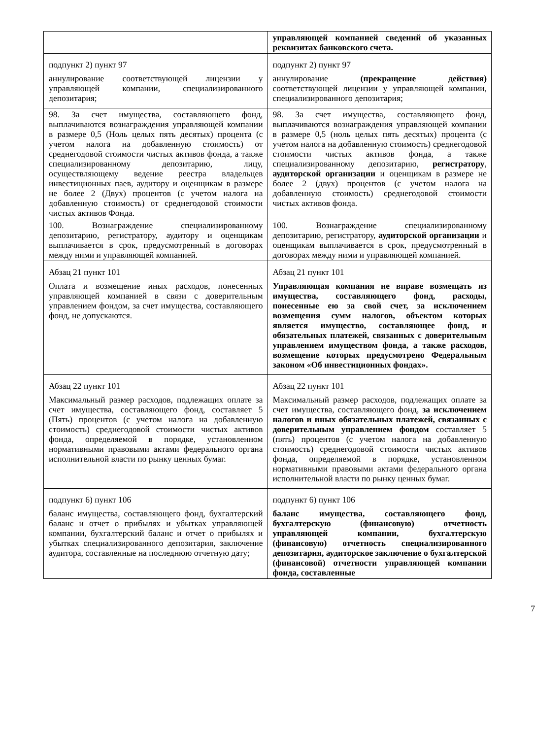| | управляющей компанией сведений об указанных реквизитах банковского счета. |
| подпункт 2) пункт 97 аннулирование соответствующей лицензии у управляющей компании, специализированного депозитария; | подпункт 2) пункт 97 аннулирование (прекращение действия) соответствующей лицензии у управляющей компании, специализированного депозитария; |
| 98. За счет имущества, составляющего фонд, выплачиваются вознаграждения управляющей компании в размере 0,5 (Ноль целых пять десятых) процента (с учетом налога на добавленную стоимость) от среднегодовой стоимости чистых активов фонда, а также специализированному депозитарию, лицу, осуществляющему ведение реестра владельцев инвестиционных паев, аудитору и оценщикам в размере не более 2 (Двух) процентов (с учетом налога на добавленную стоимость) от среднегодовой стоимости чистых активов Фонда. | 98. За счет имущества, составляющего фонд, выплачиваются вознаграждения управляющей компании в размере 0,5 (ноль целых пять десятых) процента (с учетом налога на добавленную стоимость) среднегодовой стоимости чистых активов фонда, а также специализированному депозитарию, регистратору , аудиторской организации и оценщикам в размере не более 2 (двух) процентов (с учетом налога на добавленную стоимость) среднегодовой стоимости чистых активов фонда. |
| 100. Вознаграждение специализированному депозитарию, регистратору, аудитору и оценщикам выплачивается в срок, предусмотренный в договорах между ними и управляющей компанией. | 100. Вознаграждение специализированному депозитарию, регистратору, аудиторской организации и оценщикам выплачивается в срок, предусмотренный в договорах между ними и управляющей компанией. |
| Абзац 21 пункт 101 Оплата и возмещение иных расходов, понесенных управляющей компанией в связи с доверительным управлением фондом, за счет имущества, составляющего фонд, не допускаются. | Абзац 21 пункт 101 Управляющая компания не вправе возмещать из имущества, составляющего фонд, расходы, понесенные ею за свой счет, за исключением возмещения сумм налогов, объектом которых является имущество, составляющее фонд, и обязательных платежей, связанных с доверительным управлением имуществом фонда, а также расходов, возмещение которых предусмотрено Федеральным законом «Об инвестиционных фондах». |
| Абзац 22 пункт 101 Максимальный размер расходов, подлежащих оплате за счет имущества, составляющего фонд, составляет 5 (Пять) процентов (с учетом налога на добавленную стоимость) среднегодовой стоимости чистых активов фонда, определяемой в порядке, установленном нормативными правовыми актами федерального органа исполнительной власти по рынку ценных бумаг. | Абзац 22 пункт 101 Максимальный размер расходов, подлежащих оплате за счет имущества, составляющего фонд, за исключением налогов и иных обязательных платежей, связанных с доверительным управлением фондом составляет 5 (пять) процентов (с учетом налога на добавленную стоимость) среднегодовой стоимости чистых активов фонда, определяемой в порядке, установленном нормативными правовыми актами федерального органа исполнительной власти по рынку ценных бумаг. |
| подпункт 6) пункт 106 баланс имущества, составляющего фонд, бухгалтерский баланс и отчет о прибылях и убытках управляющей компании, бухгалтерский баланс и отчет о прибылях и убытках специализированного депозитария, заключение аудитора, составленные на последнюю отчетную дату; | подпункт 6) пункт 106 баланс имущества, составляющего фонд, бухгалтерскую (финансовую) отчетность управляющей компании, бухгалтерскую (финансовую) отчетность специализированного депозитария, аудиторское заключение о бухгалтерской (финансовой) отчетности управляющей компании фонда, составленные |
7